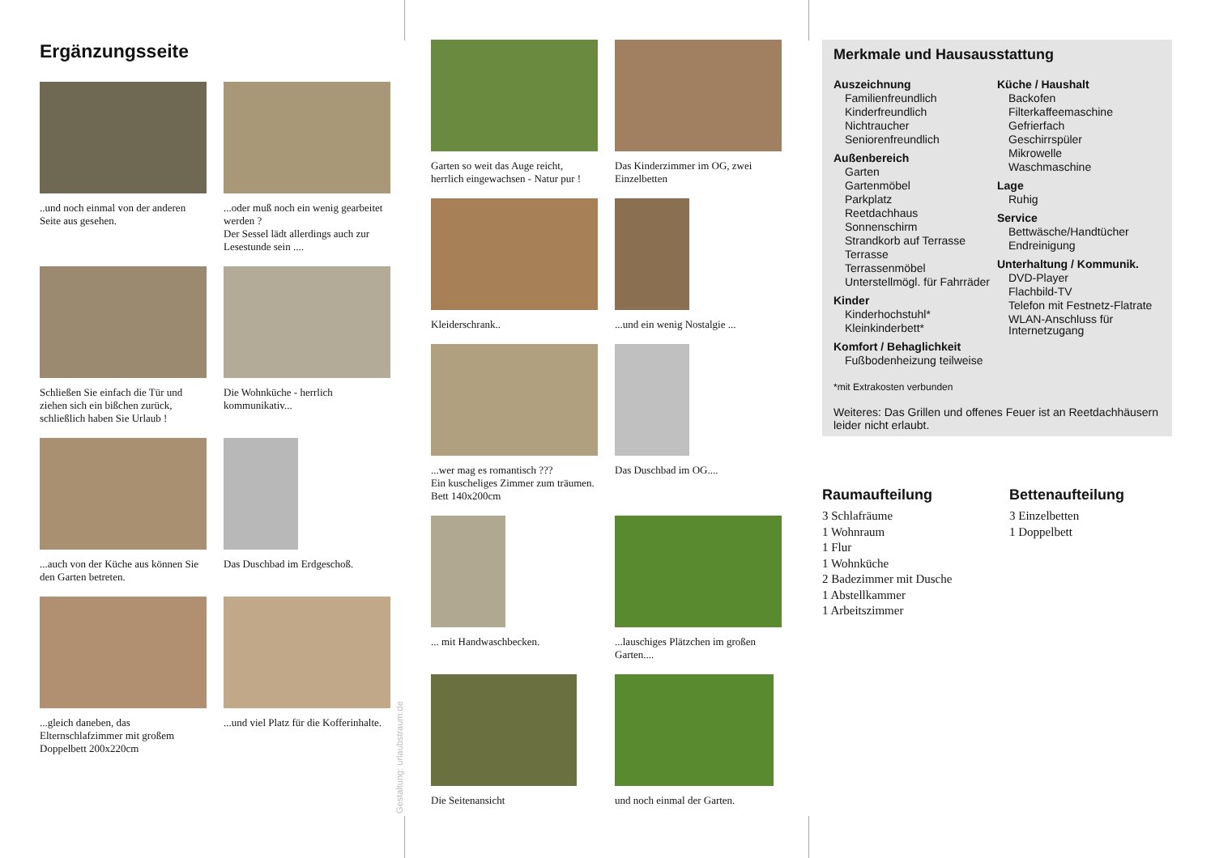Ergänzungsseite
..und noch einmal von der anderen Seite aus gesehen.
...oder muß noch ein wenig gearbeitet werden ?
Der Sessel lädt allerdings auch zur Lesestunde sein ....
Schließen Sie einfach die Tür und ziehen sich ein bißchen zurück, schließlich haben Sie Urlaub !
Die Wohnküche - herrlich kommunikativ...
...auch von der Küche aus können Sie den Garten betreten.
Das Duschbad im Erdgeschoß.
...gleich daneben, das Elternschlafzimmer mit großem Doppelbett 200x220cm
...und viel Platz für die Kofferinhalte.
Garten so weit das Auge reicht, herrlich eingewachsen - Natur pur !
Das Kinderzimmer im OG, zwei Einzelbetten
Kleiderschrank..
...und ein wenig Nostalgie ...
...wer mag es romantisch ???
Ein kuscheliges Zimmer zum träumen. Bett 140x200cm
Das Duschbad im OG....
... mit Handwaschbecken.
...lauschiges Plätzchen im großen Garten....
Die Seitenansicht
und noch einmal der Garten.
Merkmale und Hausausstattung
Auszeichnung
Familienfreundlich
Kinderfreundlich
Nichtraucher
Seniorenfreundlich
Außenbereich
Garten
Gartenmöbel
Parkplatz
Reetdachhaus
Sonnenschirm
Strandkorb auf Terrasse
Terrasse
Terrassenmöbel
Unterstellmögl. für Fahrräder
Kinder
Kinderhochstuhl*
Kleinkinderbett*
Komfort / Behaglichkeit
Fußbodenheizung teilweise
Küche / Haushalt
Backofen
Filterkaffeemaschine
Gefrierfach
Geschirrspüler
Mikrowelle
Waschmaschine
Lage
Ruhig
Service
Bettwäsche/Handtücher
Endreinigung
Unterhaltung / Kommunik.
DVD-Player
Flachbild-TV
Telefon mit Festnetz-Flatrate
WLAN-Anschluss für Internetzugang
*mit Extrakosten verbunden
Weiteres: Das Grillen und offenes Feuer ist an Reetdachhäusern leider nicht erlaubt.
Raumaufteilung
3 Schlafräume
1 Wohnraum
1 Flur
1 Wohnküche
2 Badezimmer mit Dusche
1 Abstellkammer
1 Arbeitszimmer
Bettenaufteilung
3 Einzelbetten
1 Doppelbett
Gestaltung: urlaubstraum.de